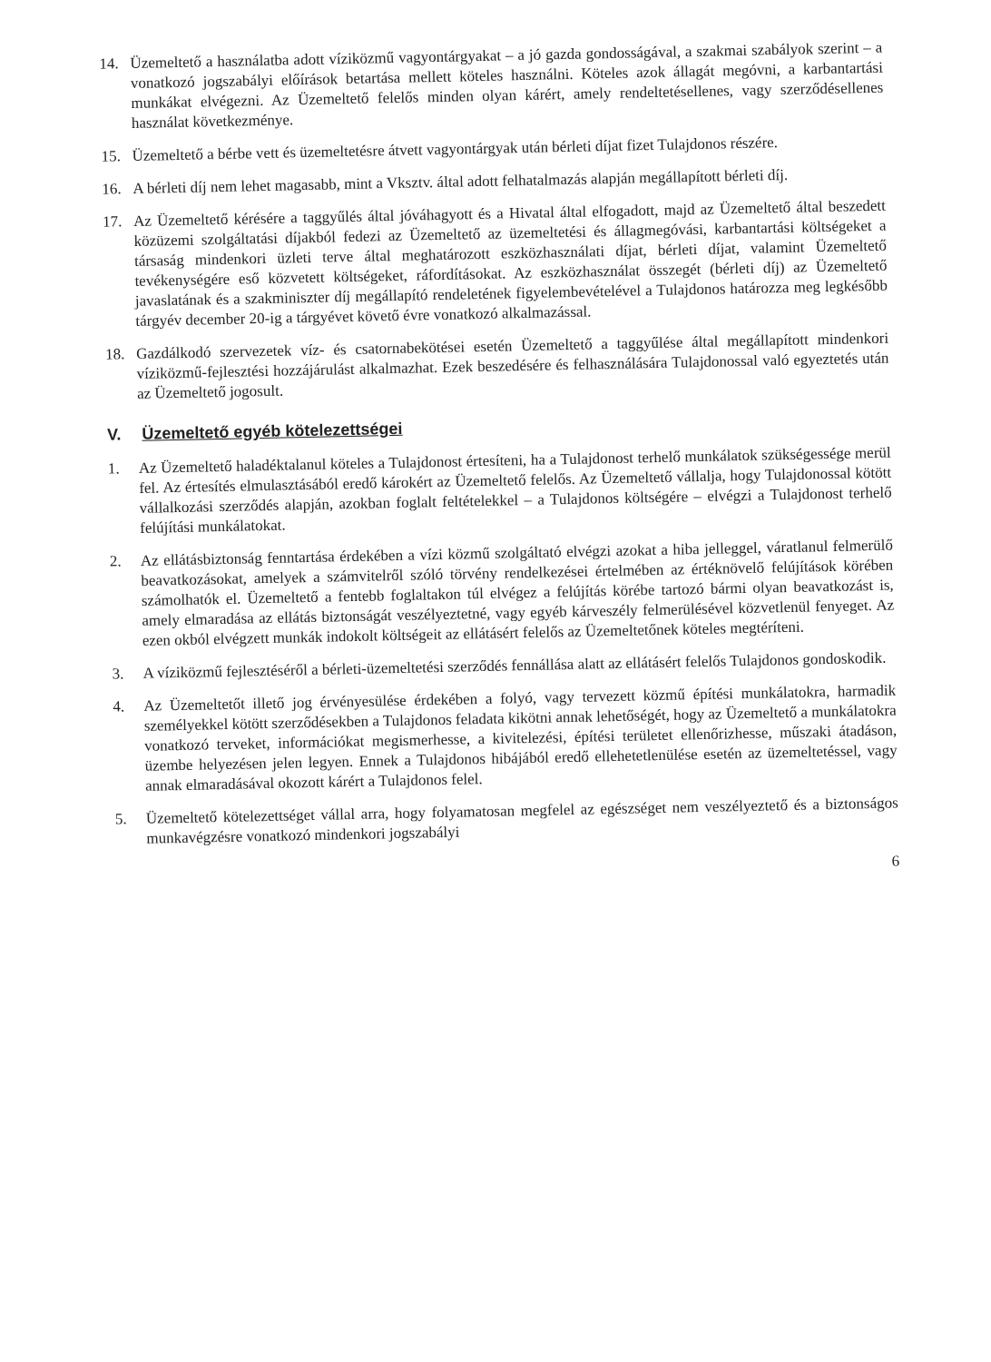14.
Üzemeltető a használatba adott víziközmű vagyontárgyakat – a jó gazda gondosságával, a szakmai szabályok szerint – a vonatkozó jogszabályi előírások betartása mellett köteles használni. Köteles azok állagát megóvni, a karbantartási munkákat elvégezni. Az Üzemeltető felelős minden olyan kárért, amely rendeltetésellenes, vagy szerződésellenes használat következménye.
15.
Üzemeltető a bérbe vett és üzemeltetésre átvett vagyontárgyak után bérleti díjat fizet Tulajdonos részére.
16.
A bérleti díj nem lehet magasabb, mint a Vksztv. által adott felhatalmazás alapján megállapított bérleti díj.
17.
Az Üzemeltető kérésére a taggyűlés által jóváhagyott és a Hivatal által elfogadott, majd az Üzemeltető által beszedett közüzemi szolgáltatási díjakból fedezi az Üzemeltető az üzemeltetési és állagmegóvási, karbantartási költségeket a társaság mindenkori üzleti terve által meghatározott eszközhasználati díjat, bérleti díjat, valamint Üzemeltető tevékenységére eső közvetett költségeket, ráfordításokat. Az eszközhasználat összegét (bérleti díj) az Üzemeltető javaslatának és a szakminiszter díj megállapító rendeletének figyelembevételével a Tulajdonos határozza meg legkésőbb tárgyév december 20-ig a tárgyévet követő évre vonatkozó alkalmazással.
18.
Gazdálkodó szervezetek víz- és csatornabekötései esetén Üzemeltető a taggyűlése által megállapított mindenkori víziközmű-fejlesztési hozzájárulást alkalmazhat. Ezek beszedésére és felhasználására Tulajdonossal való egyeztetés után az Üzemeltető jogosult.
V. Üzemeltető egyéb kötelezettségei
1.
Az Üzemeltető haladéktalanul köteles a Tulajdonost értesíteni, ha a Tulajdonost terhelő munkálatok szükségessége merül fel. Az értesítés elmulasztásából eredő károkért az Üzemeltető felelős. Az Üzemeltető vállalja, hogy Tulajdonossal kötött vállalkozási szerződés alapján, azokban foglalt feltételekkel – a Tulajdonos költségére – elvégzi a Tulajdonost terhelő felújítási munkálatokat.
2.
Az ellátásbiztonság fenntartása érdekében a vízi közmű szolgáltató elvégzi azokat a hiba jelleggel, váratlanul felmerülő beavatkozásokat, amelyek a számvitelről szóló törvény rendelkezései értelmében az értéknövelő felújítások körében számolhatók el. Üzemeltető a fentebb foglaltakon túl elvégez a felújítás körébe tartozó bármi olyan beavatkozást is, amely elmaradása az ellátás biztonságát veszélyeztetné, vagy egyéb kárveszély felmerülésével közvetlenül fenyeget. Az ezen okból elvégzett munkák indokolt költségeit az ellátásért felelős az Üzemeltetőnek köteles megtéríteni.
3.
A víziközmű fejlesztéséről a bérleti-üzemeltetési szerződés fennállása alatt az ellátásért felelős Tulajdonos gondoskodik.
4.
Az Üzemeltetőt illető jog érvényesülése érdekében a folyó, vagy tervezett közmű építési munkálatokra, harmadik személyekkel kötött szerződésekben a Tulajdonos feladata kikötni annak lehetőségét, hogy az Üzemeltető a munkálatokra vonatkozó terveket, információkat megismerhesse, a kivitelezési, építési területet ellenőrizhesse, műszaki átadáson, üzembe helyezésen jelen legyen. Ennek a Tulajdonos hibájából eredő ellehetetlenülése esetén az üzemeltetéssel, vagy annak elmaradásával okozott kárért a Tulajdonos felel.
5.
Üzemeltető kötelezettséget vállal arra, hogy folyamatosan megfelel az egészséget nem veszélyeztető és a biztonságos munkavégzésre vonatkozó mindenkori jogszabályi
6